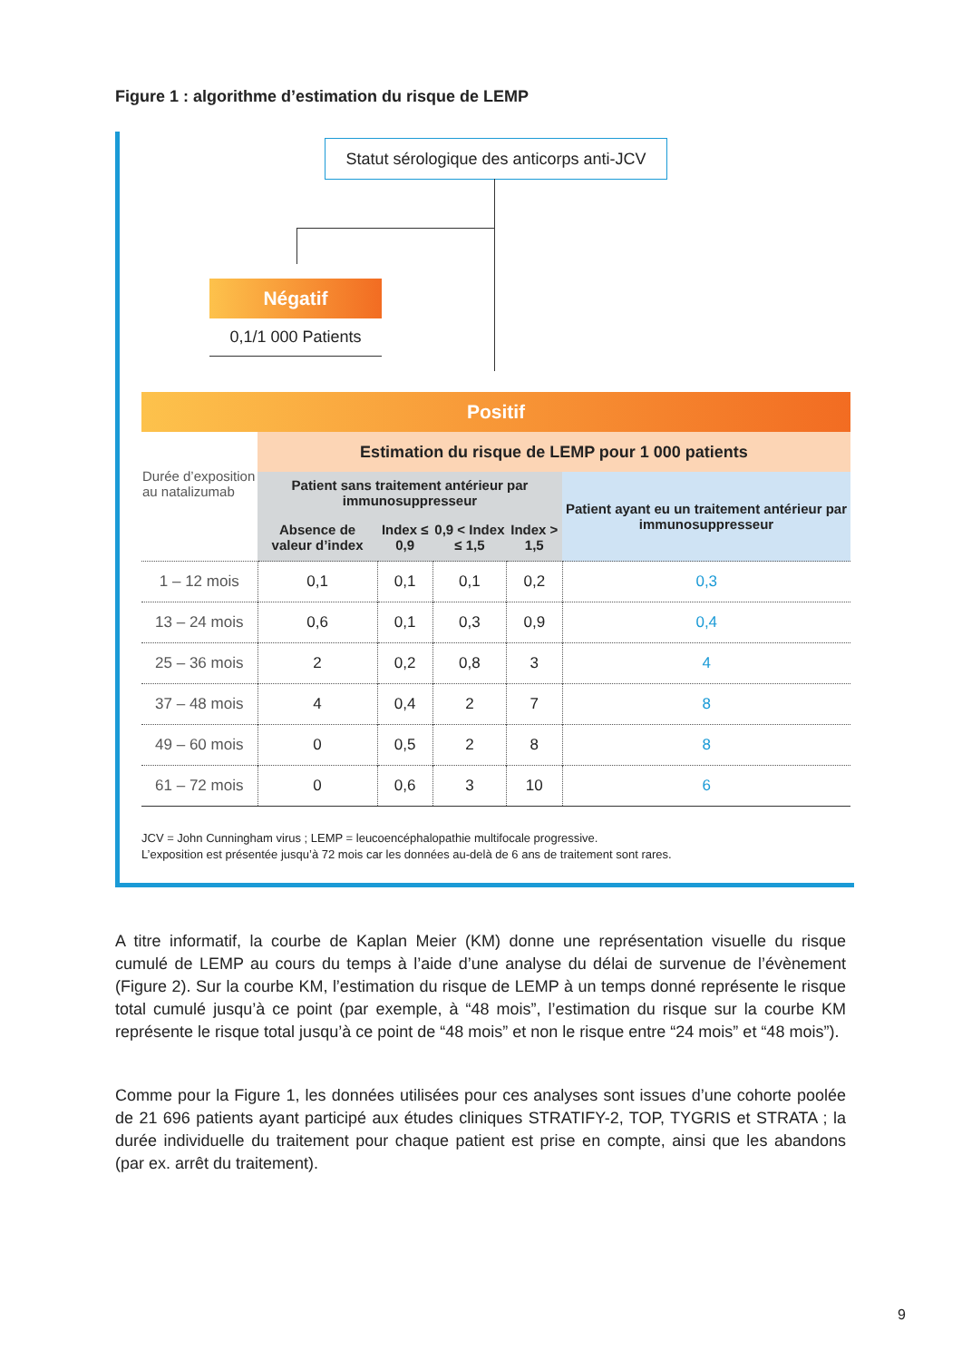Figure 1 : algorithme d’estimation du risque de LEMP
Statut sérologique des anticorps anti-JCV
Négatif
0,1/1 000 Patients
Positif
| Durée d’exposition au natalizumab | Estimation du risque de LEMP pour 1 000 patients | | | | |
| --- | --- | --- | --- | --- | --- |
| | Patient sans traitement antérieur par immunosuppresseur | | | | Patient ayant eu un traitement antérieur par immunosuppresseur |
| | Absence de valeur d’index | Index ≤ 0,9 | 0,9 < Index ≤ 1,5 | Index > 1,5 | |
| 1 – 12 mois | 0,1 | 0,1 | 0,1 | 0,2 | 0,3 |
| 13 – 24 mois | 0,6 | 0,1 | 0,3 | 0,9 | 0,4 |
| 25 – 36 mois | 2 | 0,2 | 0,8 | 3 | 4 |
| 37 – 48 mois | 4 | 0,4 | 2 | 7 | 8 |
| 49 – 60 mois | 0 | 0,5 | 2 | 8 | 8 |
| 61 – 72 mois | 0 | 0,6 | 3 | 10 | 6 |
JCV = John Cunningham virus ; LEMP = leucoencéphalopathie multifocale progressive.
L’exposition est présentée jusqu’à 72 mois car les données au-delà de 6 ans de traitement sont rares.
A titre informatif, la courbe de Kaplan Meier (KM) donne une représentation visuelle du risque cumulé de LEMP au cours du temps à l’aide d’une analyse du délai de survenue de l’évènement (Figure 2). Sur la courbe KM, l’estimation du risque de LEMP à un temps donné représente le risque total cumulé jusqu’à ce point (par exemple, à “48 mois”, l’estimation du risque sur la courbe KM représente le risque total jusqu’à ce point de “48 mois” et non le risque entre “24 mois” et “48 mois”).
Comme pour la Figure 1, les données utilisées pour ces analyses sont issues d’une cohorte poolée de 21 696 patients ayant participé aux études cliniques STRATIFY-2, TOP, TYGRIS et STRATA ; la durée individuelle du traitement pour chaque patient est prise en compte, ainsi que les abandons (par ex. arrêt du traitement).
9